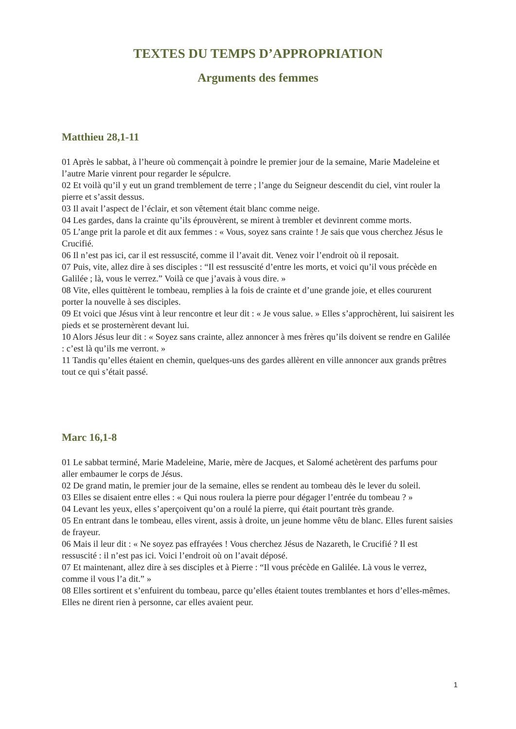TEXTES DU TEMPS D’APPROPRIATION
Arguments des femmes
Matthieu 28,1-11
01 Après le sabbat, à l’heure où commençait à poindre le premier jour de la semaine, Marie Madeleine et l’autre Marie vinrent pour regarder le sépulcre.
02 Et voilà qu’il y eut un grand tremblement de terre ; l’ange du Seigneur descendit du ciel, vint rouler la pierre et s’assit dessus.
03 Il avait l’aspect de l’éclair, et son vêtement était blanc comme neige.
04 Les gardes, dans la crainte qu’ils éprouvèrent, se mirent à trembler et devinrent comme morts.
05 L’ange prit la parole et dit aux femmes : « Vous, soyez sans crainte ! Je sais que vous cherchez Jésus le Crucifié.
06 Il n’est pas ici, car il est ressuscité, comme il l’avait dit. Venez voir l’endroit où il reposait.
07 Puis, vite, allez dire à ses disciples : “Il est ressuscité d’entre les morts, et voici qu’il vous précède en Galilée ; là, vous le verrez.” Voilà ce que j’avais à vous dire. »
08 Vite, elles quittèrent le tombeau, remplies à la fois de crainte et d’une grande joie, et elles coururent porter la nouvelle à ses disciples.
09 Et voici que Jésus vint à leur rencontre et leur dit : « Je vous salue. » Elles s’approchèrent, lui saisirent les pieds et se prosternèrent devant lui.
10 Alors Jésus leur dit : « Soyez sans crainte, allez annoncer à mes frères qu’ils doivent se rendre en Galilée : c’est là qu’ils me verront. »
11 Tandis qu’elles étaient en chemin, quelques-uns des gardes allèrent en ville annoncer aux grands prêtres tout ce qui s’était passé.
Marc 16,1-8
01 Le sabbat terminé, Marie Madeleine, Marie, mère de Jacques, et Salomé achetèrent des parfums pour aller embaumer le corps de Jésus.
02 De grand matin, le premier jour de la semaine, elles se rendent au tombeau dès le lever du soleil.
03 Elles se disaient entre elles : « Qui nous roulera la pierre pour dégager l’entrée du tombeau ? »
04 Levant les yeux, elles s’aperçoivent qu’on a roulé la pierre, qui était pourtant très grande.
05 En entrant dans le tombeau, elles virent, assis à droite, un jeune homme vêtu de blanc. Elles furent saisies de frayeur.
06 Mais il leur dit : « Ne soyez pas effrayées ! Vous cherchez Jésus de Nazareth, le Crucifié ? Il est ressuscité : il n’est pas ici. Voici l’endroit où on l’avait déposé.
07 Et maintenant, allez dire à ses disciples et à Pierre : “Il vous précède en Galilée. Là vous le verrez, comme il vous l’a dit.” »
08 Elles sortirent et s’enfuirent du tombeau, parce qu’elles étaient toutes tremblantes et hors d’elles-mêmes. Elles ne dirent rien à personne, car elles avaient peur.
1